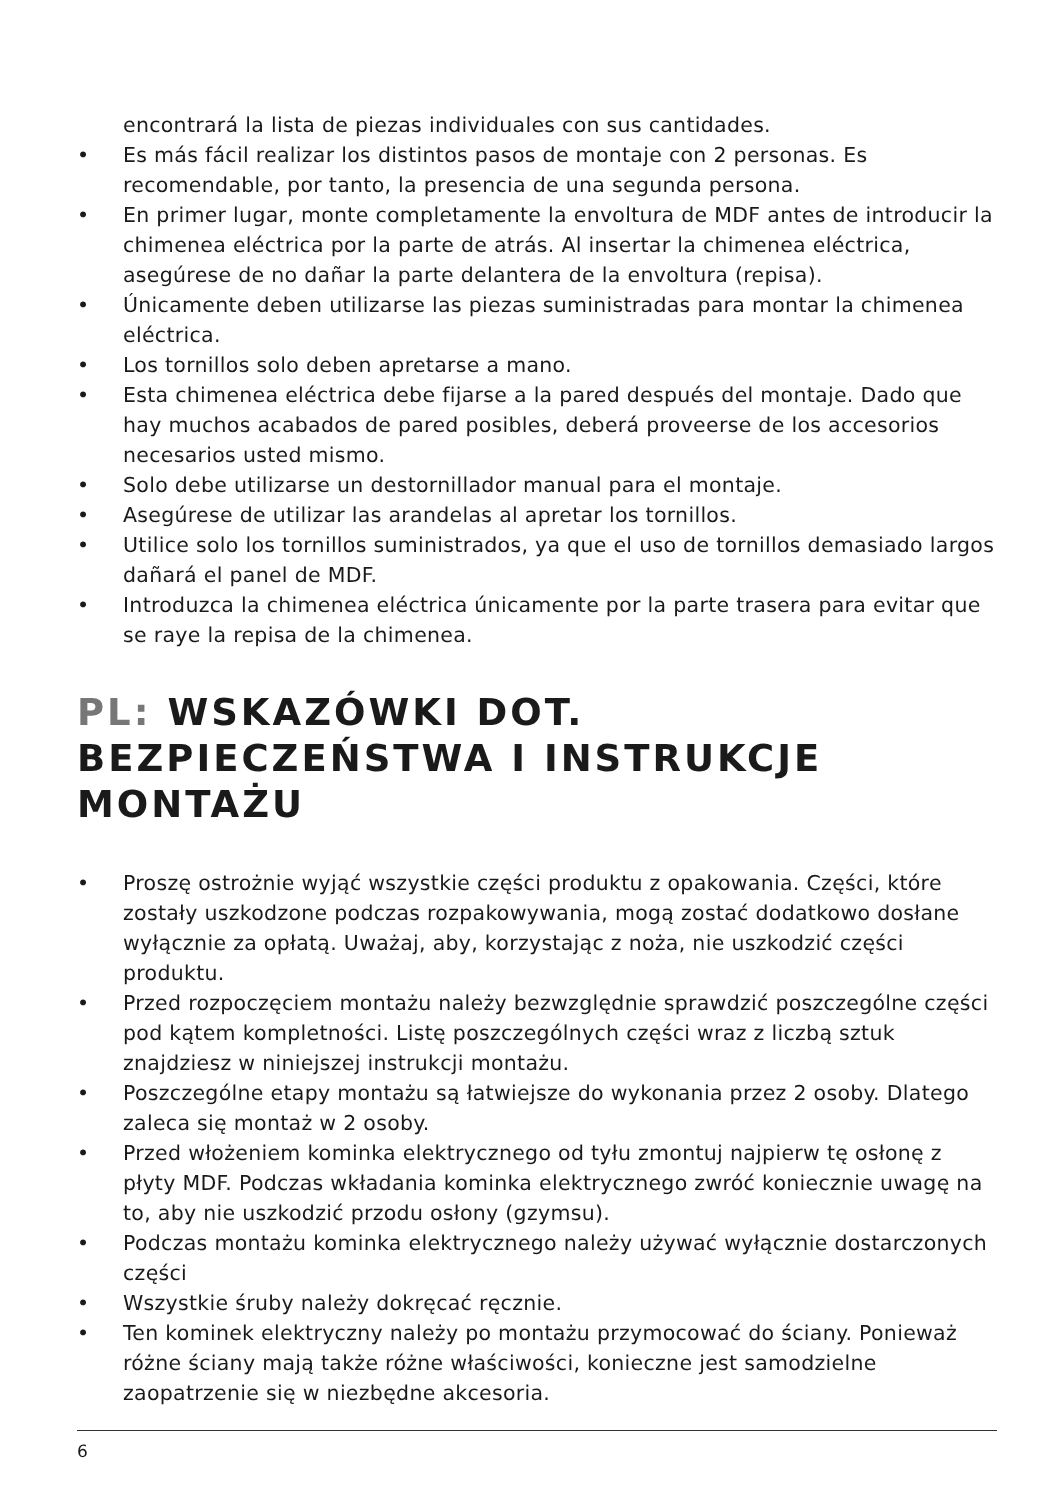encontrará la lista de piezas individuales con sus cantidades.
• Es más fácil realizar los distintos pasos de montaje con 2 personas. Es recomendable, por tanto, la presencia de una segunda persona.
• En primer lugar, monte completamente la envoltura de MDF antes de introducir la chimenea eléctrica por la parte de atrás. Al insertar la chimenea eléctrica, asegúrese de no dañar la parte delantera de la envoltura (repisa).
• Únicamente deben utilizarse las piezas suministradas para montar la chimenea eléctrica.
• Los tornillos solo deben apretarse a mano.
• Esta chimenea eléctrica debe fijarse a la pared después del montaje. Dado que hay muchos acabados de pared posibles, deberá proveerse de los accesorios necesarios usted mismo.
• Solo debe utilizarse un destornillador manual para el montaje.
• Asegúrese de utilizar las arandelas al apretar los tornillos.
• Utilice solo los tornillos suministrados, ya que el uso de tornillos demasiado largos dañará el panel de MDF.
• Introduzca la chimenea eléctrica únicamente por la parte trasera para evitar que se raye la repisa de la chimenea.
PL: WSKAZÓWKI DOT. BEZPIECZEŃSTWA I INSTRUKCJE MONTAŻU
• Proszę ostrożnie wyjąć wszystkie części produktu z opakowania. Części, które zostały uszkodzone podczas rozpakowywania, mogą zostać dodatkowo dosłane wyłącznie za opłatą. Uważaj, aby, korzystając z noża, nie uszkodzić części produktu.
• Przed rozpoczęciem montażu należy bezwzględnie sprawdzić poszczególne części pod kątem kompletności. Listę poszczególnych części wraz z liczbą sztuk znajdziesz w niniejszej instrukcji montażu.
• Poszczególne etapy montażu są łatwiejsze do wykonania przez 2 osoby. Dlatego zaleca się montaż w 2 osoby.
• Przed włożeniem kominka elektrycznego od tyłu zmontuj najpierw tę osłonę z płyty MDF. Podczas wkładania kominka elektrycznego zwróć koniecznie uwagę na to, aby nie uszkodzić przodu osłony (gzymsu).
• Podczas montażu kominka elektrycznego należy używać wyłącznie dostarczonych części
• Wszystkie śruby należy dokręcać ręcznie.
• Ten kominek elektryczny należy po montażu przymocować do ściany. Ponieważ różne ściany mają także różne właściwości, konieczne jest samodzielne zaopatrzenie się w niezbędne akcesoria.
6